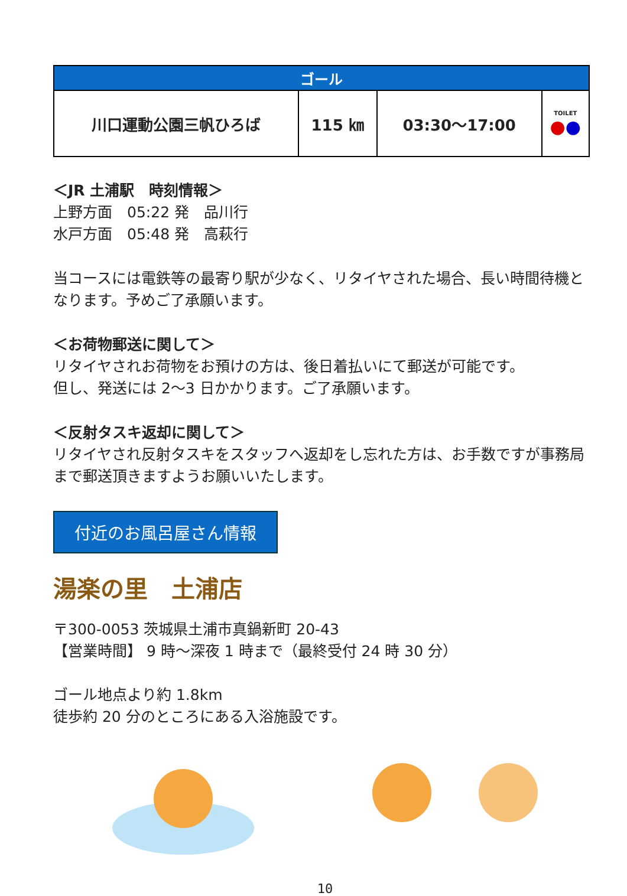| ゴール | | | |
| --- | --- | --- | --- |
| 川口運動公園三帆ひろば | 115 ㎞ | 03:30～17:00 | TOILET ● ● |
＜JR 土浦駅　時刻情報＞
上野方面　05:22 発　品川行
水戸方面　05:48 発　高萩行
当コースには電鉄等の最寄り駅が少なく、リタイヤされた場合、長い時間待機となります。予めご了承願います。
＜お荷物郵送に関して＞
リタイヤされお荷物をお預けの方は、後日着払いにて郵送が可能です。
但し、発送には 2～3 日かかります。ご了承願います。
＜反射タスキ返却に関して＞
リタイヤされ反射タスキをスタッフへ返却をし忘れた方は、お手数ですが事務局まで郵送頂きますようお願いいたします。
付近のお風呂屋さん情報
湯楽の里　土浦店
〒300-0053 茨城県土浦市真鍋新町 20-43
【営業時間】 9 時～深夜 1 時まで（最終受付 24 時 30 分）
ゴール地点より約 1.8km
徒歩約 20 分のところにある入浴施設です。
10